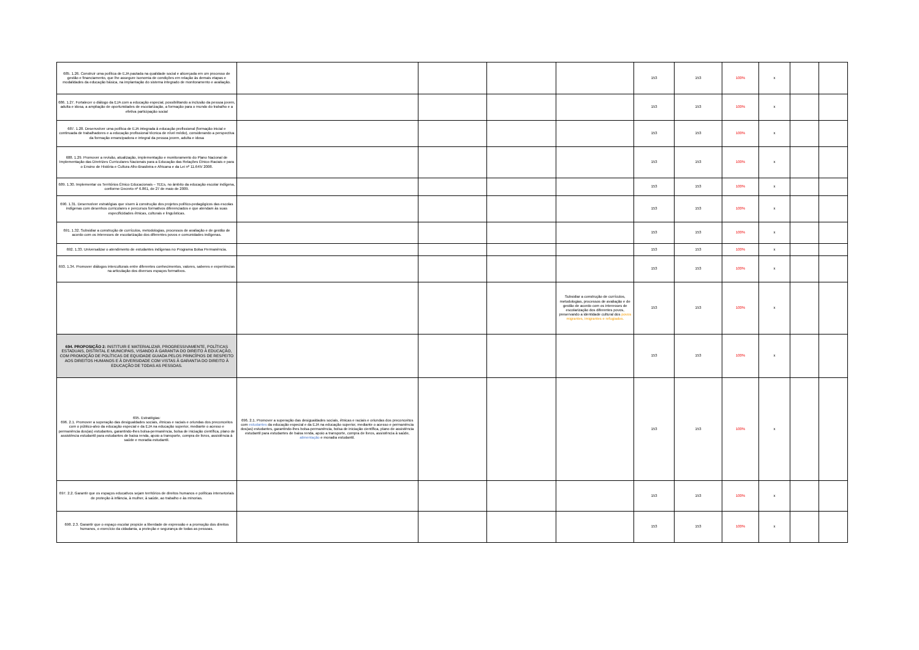| 685. 1.26. Construir uma política de EJA pautada na qualidade social e alicerçada em um processo de gestão e financiamento, que lhe assegure isonomia de condições em relação às demais etapas e modalidades da educação básica, na implantação do sistema integrado de monitoramento e avaliação. | | | | | 153 | 153 | 100% | x | | |
| 686. 1.27. Fortalecer o diálogo da EJA com a educação especial, possibilitando a inclusão da pessoa jovem, adulta e idosa, a ampliação de oportunidades de escolarização, a formação para o mundo do trabalho e a efetiva participação social | | | | | 153 | 153 | 100% | x | | |
| 687. 1.28. Desenvolver uma política de EJA integrada à educação profissional (formação inicial e continuada de trabalhadores e a educação profissional técnica de nível médio), considerando a perspectiva da formação emancipadora e integral da pessoa jovem, adulta e idosa | | | | | 153 | 153 | 100% | x | | |
| 688. 1.29. Promover a revisão, atualização, implementação e monitoramento do Plano Nacional de Implementação das Diretrizes Curriculares Nacionais para a Educação das Relações Étnico-Raciais e para o Ensino de História e Cultura Afro-Brasileira e Africana e da Lei nº 11.645/ 2008. | | | | | 153 | 153 | 100% | x | | |
| 689. 1.30. Implementar os Territórios Étnico Educacionais – TEEs, no âmbito da educação escolar indígena, conforme Decreto nº 6.861, de 27 de maio de 2009. | | | | | 153 | 153 | 100% | x | | |
| 690. 1.31. Desenvolver estratégias que visem à construção dos projetos político-pedagógicos das escolas indígenas com desenhos curriculares e percursos formativos diferenciados e que atendam às suas especificidades étnicas, culturais e linguísticas. | | | | | 153 | 153 | 100% | x | | |
| 691. 1.32. Subsidiar a construção de currículos, metodologias, processos de avaliação e de gestão de acordo com os interesses de escolarização dos diferentes povos e comunidades indígenas. | | | | | 153 | 153 | 100% | x | | |
| 692. 1.33. Universalizar o atendimento de estudantes indígenas no Programa Bolsa Permanência. | | | | | 153 | 153 | 100% | x | | |
| 693. 1.34. Promover diálogos interculturais entre diferentes conhecimentos, valores, saberes e experiências na articulação dos diversos espaços formativos. | | | | | 153 | 153 | 100% | x | | |
| | | | | Subsidiar a construção de currículos, metodologias, processos de avaliação e de gestão de acordo com os interesses de escolarização dos diferentes povos, preservando a identidade cultural dos povos migrantes, imigrantes e refugiados. | 153 | 153 | 100% | x | | |
| 694. PROPOSIÇÃO 2: INSTITUIR E MATERIALIZAR, PROGRESSIVAMENTE, POLÍTICAS ESTADUAIS, DISTRITAL E MUNICIPAIS, VISANDO À GARANTIA DO DIREITO À EDUCAÇÃO, COM PROMOÇÃO DE POLÍTICAS DE EQUIDADE GUIADA PELOS PRINCÍPIOS DE RESPEITO AOS DIREITOS HUMANOS E À DIVERSIDADE COM VISTAS À GARANTIA DO DIREITO À EDUCAÇÃO DE TODAS AS PESSOAS. | | | | | 153 | 153 | 100% | x | | |
| 695. Estratégias: 696. 2.1. Promover a superação das desigualdades sociais, étnicas e raciais e oriundas dos preconceitos com o público-alvo da educação especial e da EJA na educação superior, mediante o acesso e permanência dos(as) estudantes, garantindo-lhes bolsa-permanência, bolsa de iniciação científica, plano de assistência estudantil para estudantes de baixa renda, apoio a transporte, compra de livros, assistência à saúde e moradia estudantil. | 696. 2.1. Promover a superação das desigualdades sociais, étnicas e raciais e oriundas dos preconceitos com estudantes da educação especial e da EJA na educação superior, mediante o acesso e permanência dos(as) estudantes, garantindo-lhes bolsa-permanência, bolsa de iniciação científica, plano de assistência estudantil para estudantes de baixa renda, apoio a transporte, compra de livros, assistência à saúde, alimentação e moradia estudantil. | | | | 153 | 153 | 100% | x | | |
| 697. 2.2. Garantir que os espaços educativos sejam territórios de direitos humanos e políticas intersetoriais de proteção à infância, à mulher, à saúde, ao trabalho e às minorias. | | | | | 153 | 153 | 100% | x | | |
| 698. 2.3. Garantir que o espaço escolar propicie a liberdade de expressão e a promoção dos direitos humanos, o exercício da cidadania, a proteção e segurança de todas as pessoas. | | | | | 153 | 153 | 100% | x | | |